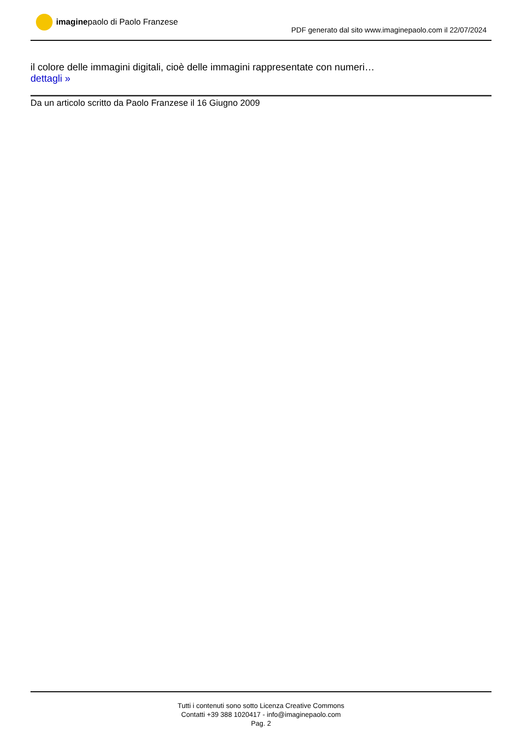imaginepaolo di Paolo Franzese
PDF generato dal sito www.imaginepaolo.com il 22/07/2024
il colore delle immagini digitali, cioè delle immagini rappresentate con numeri…
dettagli »
Da un articolo scritto da Paolo Franzese il 16 Giugno 2009
Tutti i contenuti sono sotto Licenza Creative Commons
Contatti +39 388 1020417 - info@imaginepaolo.com
Pag. 2